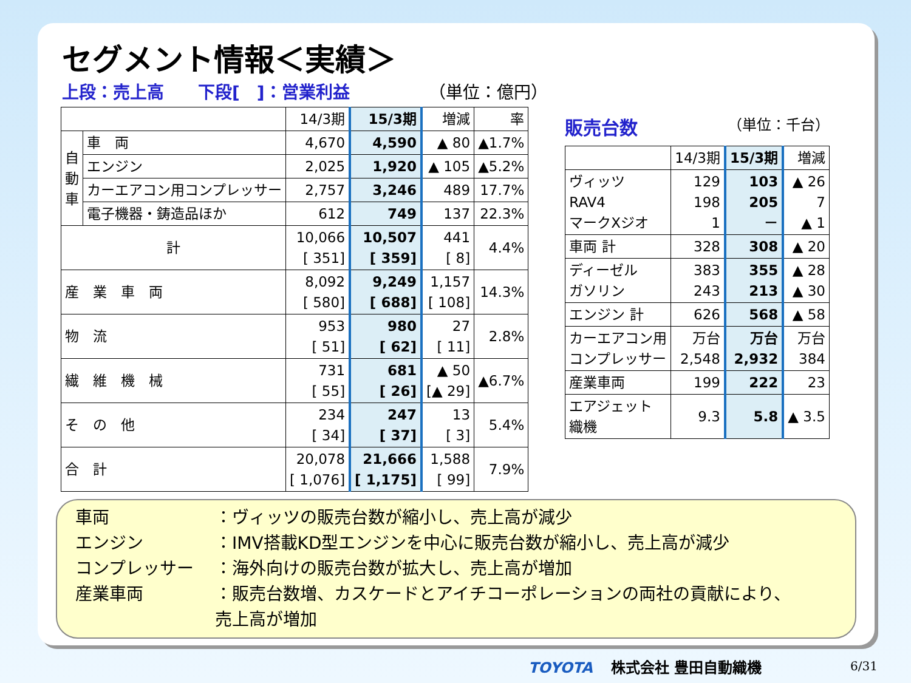セグメント情報＜実績＞
上段：売上高　　下段[　]：営業利益 （単位：億円）
| | | 14/3期 | 15/3期 | 増減 | 率 |
| --- | --- | --- | --- | --- | --- |
| 自 動 車 | 車 両 | 4,670 | 4,590 | ▲ 80 | ▲1.7% |
| | エンジン | 2,025 | 1,920 | ▲ 105 | ▲5.2% |
| | カーエアコン用コンプレッサー | 2,757 | 3,246 | 489 | 17.7% |
| | 電子機器・鋳造品ほか | 612 | 749 | 137 | 22.3% |
| 計 | | 10,066 [ 351] | 10,507 [ 359] | 441 [ 8] | 4.4% |
| 産 業 車 両 | | 8,092 [ 580] | 9,249 [ 688] | 1,157 [ 108] | 14.3% |
| 物 流 | | 953 [ 51] | 980 [ 62] | 27 [ 11] | 2.8% |
| 繊 維 機 械 | | 731 [ 55] | 681 [ 26] | ▲ 50 [▲ 29] | ▲6.7% |
| そ の 他 | | 234 [ 34] | 247 [ 37] | 13 [ 3] | 5.4% |
| 合 計 | | 20,078 [ 1,076] | 21,666 [ 1,175] | 1,588 [ 99] | 7.9% |
販売台数 （単位：千台）
| | 14/3期 | 15/3期 | 増減 |
| --- | --- | --- | --- |
| ヴィッツ RAV4 マークXジオ | 129 198 1 | 103 205 － | ▲ 26 7 ▲ 1 |
| 車両 計 | 328 | 308 | ▲ 20 |
| ディーゼル ガソリン | 383 243 | 355 213 | ▲ 28 ▲ 30 |
| エンジン 計 | 626 | 568 | ▲ 58 |
| カーエアコン用 コンプレッサー | 万台 2,548 | 万台 2,932 | 万台 384 |
| 産業車両 | 199 | 222 | 23 |
| エアジェット 織機 | 9.3 | 5.8 | ▲ 3.5 |
車両 ：ヴィッツの販売台数が縮小し、売上高が減少
エンジン ：IMV搭載KD型エンジンを中心に販売台数が縮小し、売上高が減少
コンプレッサー ：海外向けの販売台数が拡大し、売上高が増加
産業車両 ：販売台数増、カスケードとアイチコーポレーションの両社の貢献により、
売上高が増加
TOYOTA 株式会社 豊田自動織機 6/31